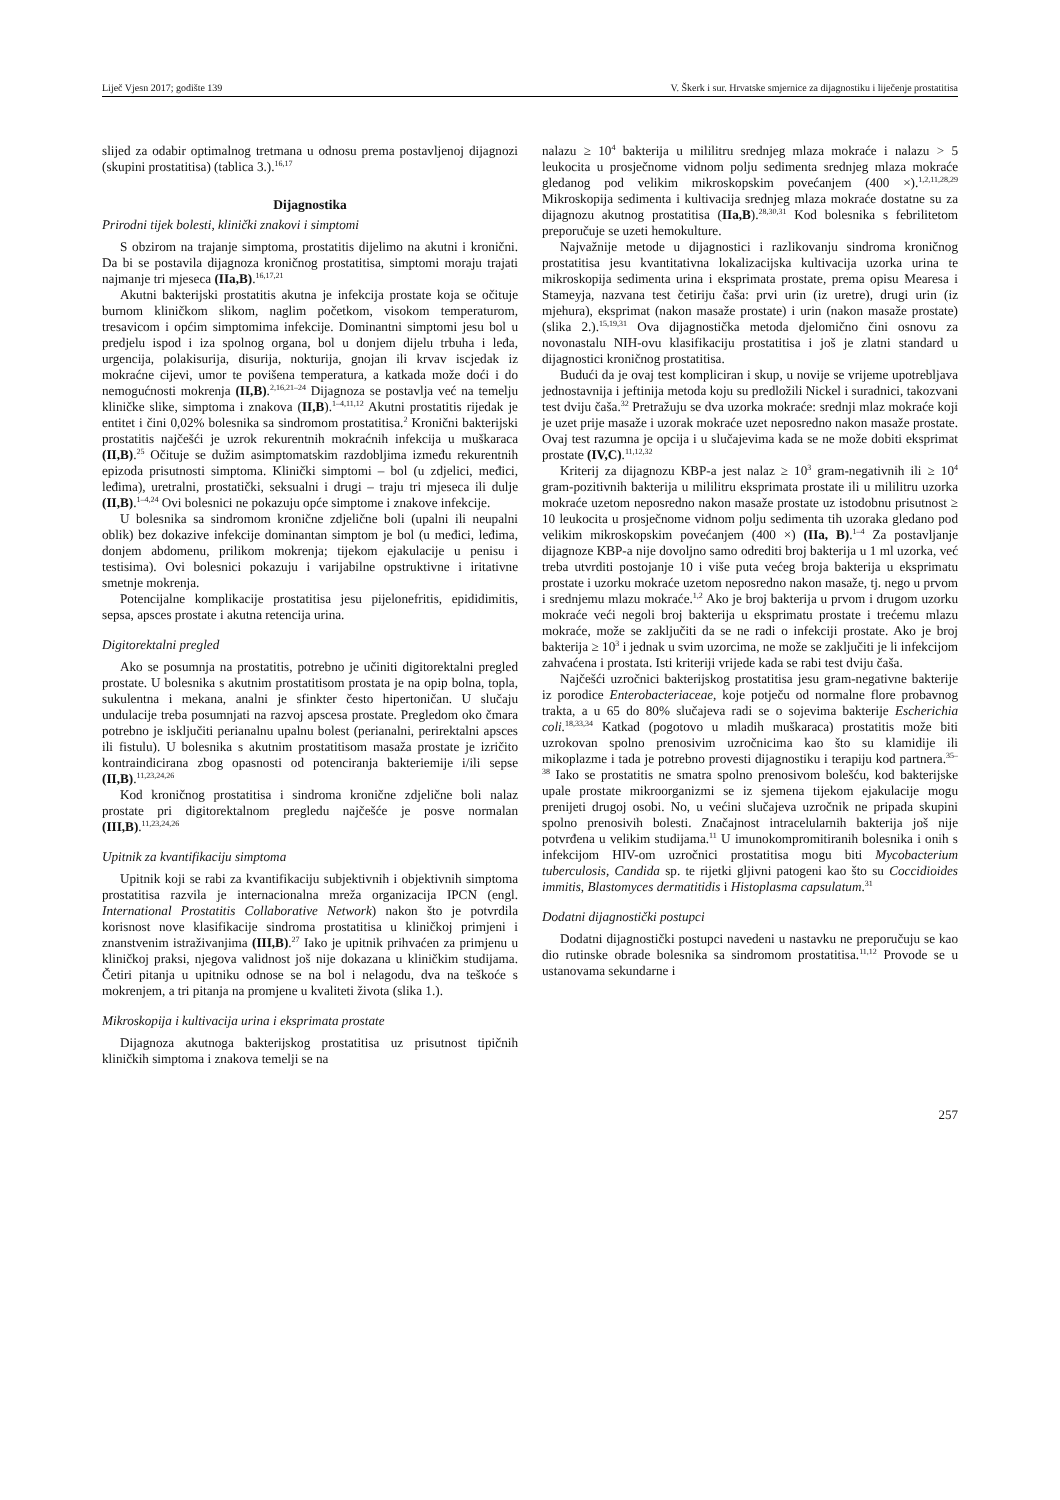Liječ Vjesn 2017; godište 139 V. Škerk i sur. Hrvatske smjernice za dijagnostiku i liječenje prostatitisa
slijed za odabir optimalnog tretmana u odnosu prema postavljenoj dijagnozi (skupini prostatitisa) (tablica 3.).<sup>16,17</sup>
Dijagnostika
Prirodni tijek bolesti, klinički znakovi i simptomi
S obzirom na trajanje simptoma, prostatitis dijelimo na akutni i kronični. Da bi se postavila dijagnoza kroničnog prostatitisa, simptomi moraju trajati najmanje tri mjeseca (IIa,B).<sup>16,17,21</sup>
Akutni bakterijski prostatitis akutna je infekcija prostate koja se očituje burnom kliničkom slikom, naglim početkom, visokom temperaturom, tresavicom i općim simptomima infekcije. Dominantni simptomi jesu bol u predjelu ispod i iza spolnog organa, bol u donjem dijelu trbuha i leđa, urgencija, polakisurija, disurija, nokturija, gnojan ili krvav iscjedak iz mokraćne cijevi, umor te povišena temperatura, a katkada može doći i do nemogućnosti mokrenja (II,B).<sup>2,16,21–24</sup> Dijagnoza se postavlja već na temelju kliničke slike, simptoma i znakova (II,B).<sup>1–4,11,12</sup> Akutni prostatitis rijedak je entitet i čini 0,02% bolesnika sa sindromom prostatitisa.<sup>2</sup> Kronični bakterijski prostatitis najčešći je uzrok rekurentnih mokraćnih infekcija u muškaraca (II,B).<sup>25</sup> Očituje se dužim asimptomatskim razdobljima između rekurentnih epizoda prisutnosti simptoma. Klinički simptomi – bol (u zdjelici, međici, leđima), uretralni, prostatički, seksualni i drugi – traju tri mjeseca ili dulje (II,B).<sup>1–4,24</sup> Ovi bolesnici ne pokazuju opće simptome i znakove infekcije.
U bolesnika sa sindromom kronične zdjelične boli (upalni ili neupalni oblik) bez dokazive infekcije dominantan simptom je bol (u međici, leđima, donjem abdomenu, prilikom mokrenja; tijekom ejakulacije u penisu i testisima). Ovi bolesnici pokazuju i varijabilne opstruktivne i iritativne smetnje mokrenja.
Potencijalne komplikacije prostatitisa jesu pijelonefritis, epididimitis, sepsa, apsces prostate i akutna retencija urina.
Digitorektalni pregled
Ako se posumnja na prostatitis, potrebno je učiniti digitorektalni pregled prostate. U bolesnika s akutnim prostatitisom prostata je na opip bolna, topla, sukulentna i mekana, analni je sfinkter često hipertoničan. U slučaju undulacije treba posumnjati na razvoj apscesa prostate. Pregledom oko čmara potrebno je isključiti perianalnu upalnu bolest (perianalni, perirektalni apsces ili fistulu). U bolesnika s akutnim prostatitisom masaža prostate je izričito kontraindicirana zbog opasnosti od potenciranja bakteriemije i/ili sepse (II,B).<sup>11,23,24,26</sup>
Kod kroničnog prostatitisa i sindroma kronične zdjelične boli nalaz prostate pri digitorektalnom pregledu najčešće je posve normalan (III,B).<sup>11,23,24,26</sup>
Upitnik za kvantifikaciju simptoma
Upitnik koji se rabi za kvantifikaciju subjektivnih i objektivnih simptoma prostatitisa razvila je internacionalna mreža organizacija IPCN (engl. International Prostatitis Collaborative Network) nakon što je potvrdila korisnost nove klasifikacije sindroma prostatitisa u kliničkoj primjeni i znanstvenim istraživanjima (III,B).<sup>27</sup> Iako je upitnik prihvaćen za primjenu u kliničkoj praksi, njegova validnost još nije dokazana u kliničkim studijama. Četiri pitanja u upitniku odnose se na bol i nelagodu, dva na teškoće s mokrenjem, a tri pitanja na promjene u kvaliteti života (slika 1.).
Mikroskopija i kultivacija urina i eksprimata prostate
Dijagnoza akutnoga bakterijskog prostatitisa uz prisutnost tipičnih kliničkih simptoma i znakova temelji se na
nalazu ≥ 10<sup>4</sup> bakterija u mililitru srednjeg mlaza mokraće i nalazu > 5 leukocita u prosječnome vidnom polju sedimenta srednjeg mlaza mokraće gledanog pod velikim mikroskopskim povećanjem (400 ×).<sup>1,2,11,28,29</sup> Mikroskopija sedimenta i kultivacija srednjeg mlaza mokraće dostatne su za dijagnozu akutnog prostatitisa (IIa,B).<sup>28,30,31</sup> Kod bolesnika s febrilitetom preporučuje se uzeti hemokulture.
Najvažnije metode u dijagnostici i razlikovanju sindroma kroničnog prostatitisa jesu kvantitativna lokalizacijska kultivacija uzorka urina te mikroskopija sedimenta urina i eksprimata prostate, prema opisu Mearesa i Stameyja, nazvana test četiriju čaša: prvi urin (iz uretre), drugi urin (iz mjehura), eksprimat (nakon masaže prostate) i urin (nakon masaže prostate) (slika 2.).<sup>15,19,31</sup> Ova dijagnostička metoda djelomično čini osnovu za novonastalu NIH-ovu klasifikaciju prostatitisa i još je zlatni standard u dijagnostici kroničnog prostatitisa.
Budući da je ovaj test kompliciran i skup, u novije se vrijeme upotrebljava jednostavnija i jeftinija metoda koju su predložili Nickel i suradnici, takozvani test dviju čaša.<sup>32</sup> Pretražuju se dva uzorka mokraće: srednji mlaz mokraće koji je uzet prije masaže i uzorak mokraće uzet neposredno nakon masaže prostate. Ovaj test razumna je opcija i u slučajevima kada se ne može dobiti eksprimat prostate (IV,C).<sup>11,12,32</sup>
Kriterij za dijagnozu KBP-a jest nalaz ≥ 10<sup>3</sup> gram-negativnih ili ≥ 10<sup>4</sup> gram-pozitivnih bakterija u mililitru eksprimata prostate ili u mililitru uzorka mokraće uzetom neposredno nakon masaže prostate uz istodobnu prisutnost ≥ 10 leukocita u prosječnome vidnom polju sedimenta tih uzoraka gledano pod velikim mikroskopskim povećanjem (400 ×) (IIa, B).<sup>1–4</sup> Za postavljanje dijagnoze KBP-a nije dovoljno samo odrediti broj bakterija u 1 ml uzorka, već treba utvrditi postojanje 10 i više puta većeg broja bakterija u eksprimatu prostate i uzorku mokraće uzetom neposredno nakon masaže, tj. nego u prvom i srednjemu mlazu mokraće.<sup>1,2</sup> Ako je broj bakterija u prvom i drugom uzorku mokraće veći negoli broj bakterija u eksprimatu prostate i trećemu mlazu mokraće, može se zaključiti da se ne radi o infekciji prostate. Ako je broj bakterija ≥ 10<sup>3</sup> i jednak u svim uzorcima, ne može se zaključiti je li infekcijom zahvaćena i prostata. Isti kriteriji vrijede kada se rabi test dviju čaša.
Najčešći uzročnici bakterijskog prostatitisa jesu gram-negativne bakterije iz porodice Enterobacteriaceae, koje potječu od normalne flore probavnog trakta, a u 65 do 80% slučajeva radi se o sojevima bakterije Escherichia coli.<sup>18,33,34</sup> Katkad (pogotovo u mladih muškaraca) prostatitis može biti uzrokovan spolno prenosivim uzročnicima kao što su klamidije ili mikoplazme i tada je potrebno provesti dijagnostiku i terapiju kod partnera.<sup>35–38</sup> Iako se prostatitis ne smatra spolno prenosivom bolešću, kod bakterijske upale prostate mikroorganizmi se iz sjemena tijekom ejakulacije mogu prenijeti drugoj osobi. No, u većini slučajeva uzročnik ne pripada skupini spolno prenosivih bolesti. Značajnost intracelularnih bakterija još nije potvrđena u velikim studijama.<sup>11</sup> U imunokompromitiranih bolesnika i onih s infekcijom HIV-om uzročnici prostatitisa mogu biti Mycobacterium tuberculosis, Candida sp. te rijetki gljivni patogeni kao što su Coccidioides immitis, Blastomyces dermatitidis i Histoplasma capsulatum.<sup>31</sup>
Dodatni dijagnostički postupci
Dodatni dijagnostički postupci navedeni u nastavku ne preporučuju se kao dio rutinske obrade bolesnika sa sindromom prostatitisa.<sup>11,12</sup> Provode se u ustanovama sekundarne i
257